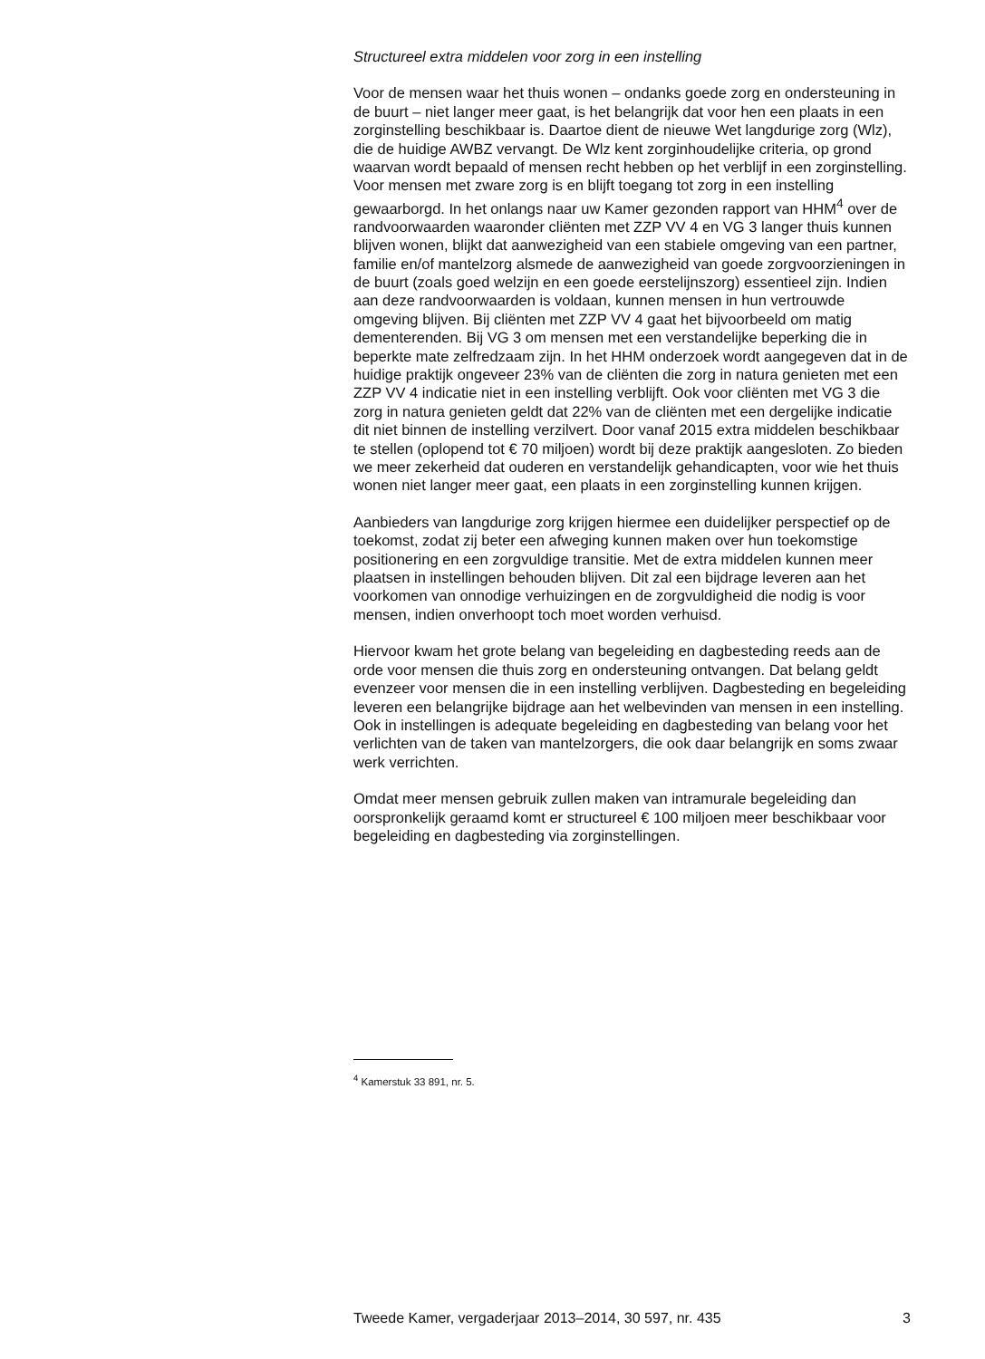Structureel extra middelen voor zorg in een instelling
Voor de mensen waar het thuis wonen – ondanks goede zorg en ondersteuning in de buurt – niet langer meer gaat, is het belangrijk dat voor hen een plaats in een zorginstelling beschikbaar is. Daartoe dient de nieuwe Wet langdurige zorg (Wlz), die de huidige AWBZ vervangt. De Wlz kent zorginhoudelijke criteria, op grond waarvan wordt bepaald of mensen recht hebben op het verblijf in een zorginstelling. Voor mensen met zware zorg is en blijft toegang tot zorg in een instelling gewaarborgd. In het onlangs naar uw Kamer gezonden rapport van HHM<sup>4</sup> over de randvoorwaarden waaronder cliënten met ZZP VV 4 en VG 3 langer thuis kunnen blijven wonen, blijkt dat aanwezigheid van een stabiele omgeving van een partner, familie en/of mantelzorg alsmede de aanwezigheid van goede zorgvoorzieningen in de buurt (zoals goed welzijn en een goede eerstelijnszorg) essentieel zijn. Indien aan deze randvoorwaarden is voldaan, kunnen mensen in hun vertrouwde omgeving blijven. Bij cliënten met ZZP VV 4 gaat het bijvoorbeeld om matig dementerenden. Bij VG 3 om mensen met een verstandelijke beperking die in beperkte mate zelfredzaam zijn. In het HHM onderzoek wordt aangegeven dat in de huidige praktijk ongeveer 23% van de cliënten die zorg in natura genieten met een ZZP VV 4 indicatie niet in een instelling verblijft. Ook voor cliënten met VG 3 die zorg in natura genieten geldt dat 22% van de cliënten met een dergelijke indicatie dit niet binnen de instelling verzilvert. Door vanaf 2015 extra middelen beschikbaar te stellen (oplopend tot € 70 miljoen) wordt bij deze praktijk aangesloten. Zo bieden we meer zekerheid dat ouderen en verstandelijk gehandicapten, voor wie het thuis wonen niet langer meer gaat, een plaats in een zorginstelling kunnen krijgen.
Aanbieders van langdurige zorg krijgen hiermee een duidelijker perspectief op de toekomst, zodat zij beter een afweging kunnen maken over hun toekomstige positionering en een zorgvuldige transitie. Met de extra middelen kunnen meer plaatsen in instellingen behouden blijven. Dit zal een bijdrage leveren aan het voorkomen van onnodige verhuizingen en de zorgvuldigheid die nodig is voor mensen, indien onverhoopt toch moet worden verhuisd.
Hiervoor kwam het grote belang van begeleiding en dagbesteding reeds aan de orde voor mensen die thuis zorg en ondersteuning ontvangen. Dat belang geldt evenzeer voor mensen die in een instelling verblijven. Dagbesteding en begeleiding leveren een belangrijke bijdrage aan het welbevinden van mensen in een instelling. Ook in instellingen is adequate begeleiding en dagbesteding van belang voor het verlichten van de taken van mantelzorgers, die ook daar belangrijk en soms zwaar werk verrichten.
Omdat meer mensen gebruik zullen maken van intramurale begeleiding dan oorspronkelijk geraamd komt er structureel € 100 miljoen meer beschikbaar voor begeleiding en dagbesteding via zorginstellingen.
<sup>4</sup> Kamerstuk 33 891, nr. 5.
Tweede Kamer, vergaderjaar 2013–2014, 30 597, nr. 435 3